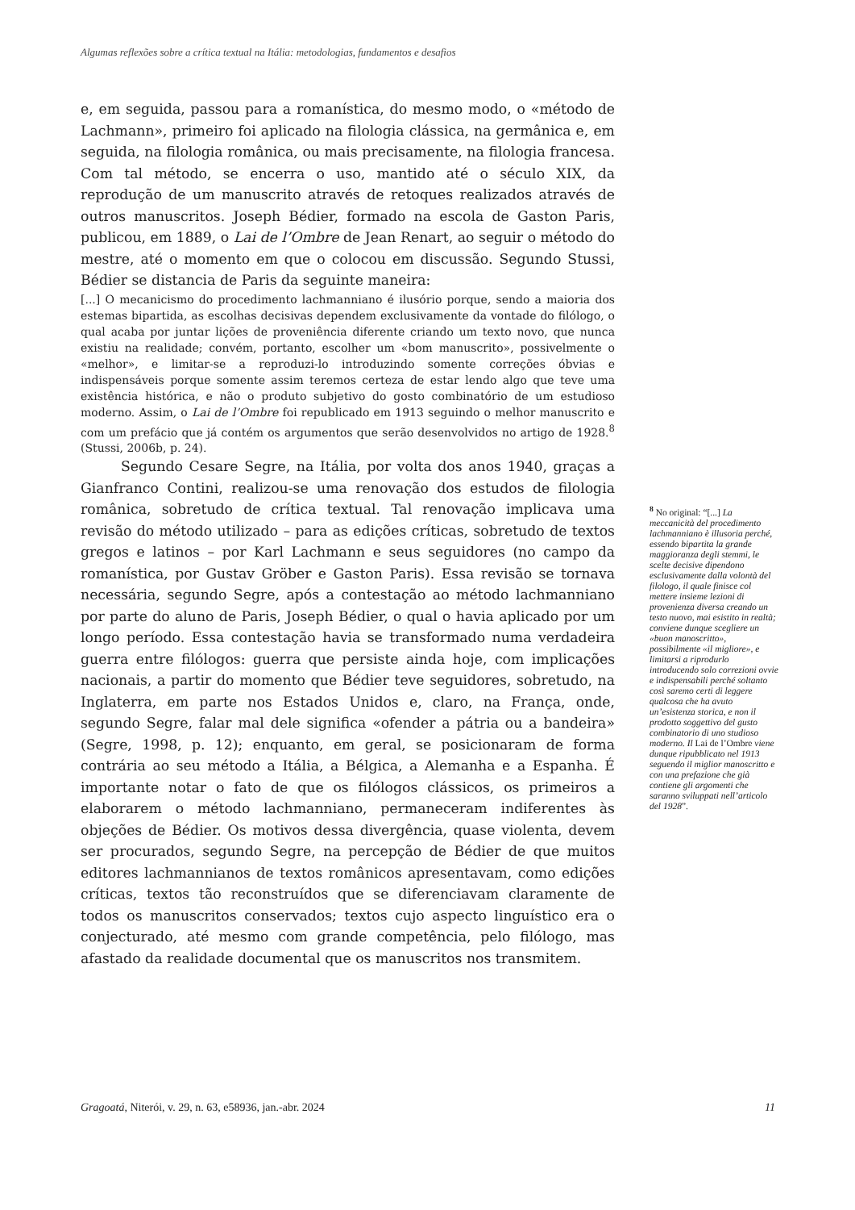Algumas reflexões sobre a crítica textual na Itália: metodologias, fundamentos e desafios
e, em seguida, passou para a romanística, do mesmo modo, o «método de Lachmann», primeiro foi aplicado na filologia clássica, na germânica e, em seguida, na filologia românica, ou mais precisamente, na filologia francesa. Com tal método, se encerra o uso, mantido até o século XIX, da reprodução de um manuscrito através de retoques realizados através de outros manuscritos. Joseph Bédier, formado na escola de Gaston Paris, publicou, em 1889, o Lai de l’Ombre de Jean Renart, ao seguir o método do mestre, até o momento em que o colocou em discussão. Segundo Stussi, Bédier se distancia de Paris da seguinte maneira:
[...] O mecanicismo do procedimento lachmanniano é ilusório porque, sendo a maioria dos estemas bipartida, as escolhas decisivas dependem exclusivamente da vontade do filólogo, o qual acaba por juntar lições de proveniência diferente criando um texto novo, que nunca existiu na realidade; convém, portanto, escolher um «bom manuscrito», possivelmente o «melhor», e limitar-se a reproduzi-lo introduzindo somente correções óbvias e indispensáveis porque somente assim teremos certeza de estar lendo algo que teve uma existência histórica, e não o produto subjetivo do gosto combinatório de um estudioso moderno. Assim, o Lai de l’Ombre foi republicado em 1913 seguindo o melhor manuscrito e com um prefácio que já contém os argumentos que serão desenvolvidos no artigo de 1928.<sup>8</sup> (Stussi, 2006b, p. 24).
Segundo Cesare Segre, na Itália, por volta dos anos 1940, graças a Gianfranco Contini, realizou-se uma renovação dos estudos de filologia românica, sobretudo de crítica textual. Tal renovação implicava uma revisão do método utilizado – para as edições críticas, sobretudo de textos gregos e latinos – por Karl Lachmann e seus seguidores (no campo da romanística, por Gustav Gröber e Gaston Paris). Essa revisão se tornava necessária, segundo Segre, após a contestação ao método lachmanniano por parte do aluno de Paris, Joseph Bédier, o qual o havia aplicado por um longo período. Essa contestação havia se transformado numa verdadeira guerra entre filólogos: guerra que persiste ainda hoje, com implicações nacionais, a partir do momento que Bédier teve seguidores, sobretudo, na Inglaterra, em parte nos Estados Unidos e, claro, na França, onde, segundo Segre, falar mal dele significa «ofender a pátria ou a bandeira» (Segre, 1998, p. 12); enquanto, em geral, se posicionaram de forma contrária ao seu método a Itália, a Bélgica, a Alemanha e a Espanha. É importante notar o fato de que os filólogos clássicos, os primeiros a elaborarem o método lachmanniano, permaneceram indiferentes às objeções de Bédier. Os motivos dessa divergência, quase violenta, devem ser procurados, segundo Segre, na percepção de Bédier de que muitos editores lachmannianos de textos românicos apresentavam, como edições críticas, textos tão reconstruídos que se diferenciavam claramente de todos os manuscritos conservados; textos cujo aspecto linguístico era o conjecturado, até mesmo com grande competência, pelo filólogo, mas afastado da realidade documental que os manuscritos nos transmitem.
<sup>8</sup> No original: “[...] La meccanicità del procedimento lachmanniano è illusoria perché, essendo bipartita la grande maggioranza degli stemmi, le scelte decisive dipendono esclusivamente dalla volontà del filologo, il quale finisce col mettere insieme lezioni di provenienza diversa creando un testo nuovo, mai esistito in realtà; conviene dunque scegliere un «buon manoscritto», possibilmente «il migliore», e limitarsi a riprodurlo introducendo solo correzioni ovvie e indispensabili perché soltanto così saremo certi di leggere qualcosa che ha avuto un’esistenza storica, e non il prodotto soggettivo del gusto combinatorio di uno studioso moderno. Il Lai de l’Ombre viene dunque ripubblicato nel 1913 seguendo il miglior manoscritto e con una prefazione che già contiene gli argomenti che saranno sviluppati nell’articolo del 1928”.
Gragoatá, Niterói, v. 29, n. 63, e58936, jan.-abr. 2024 11